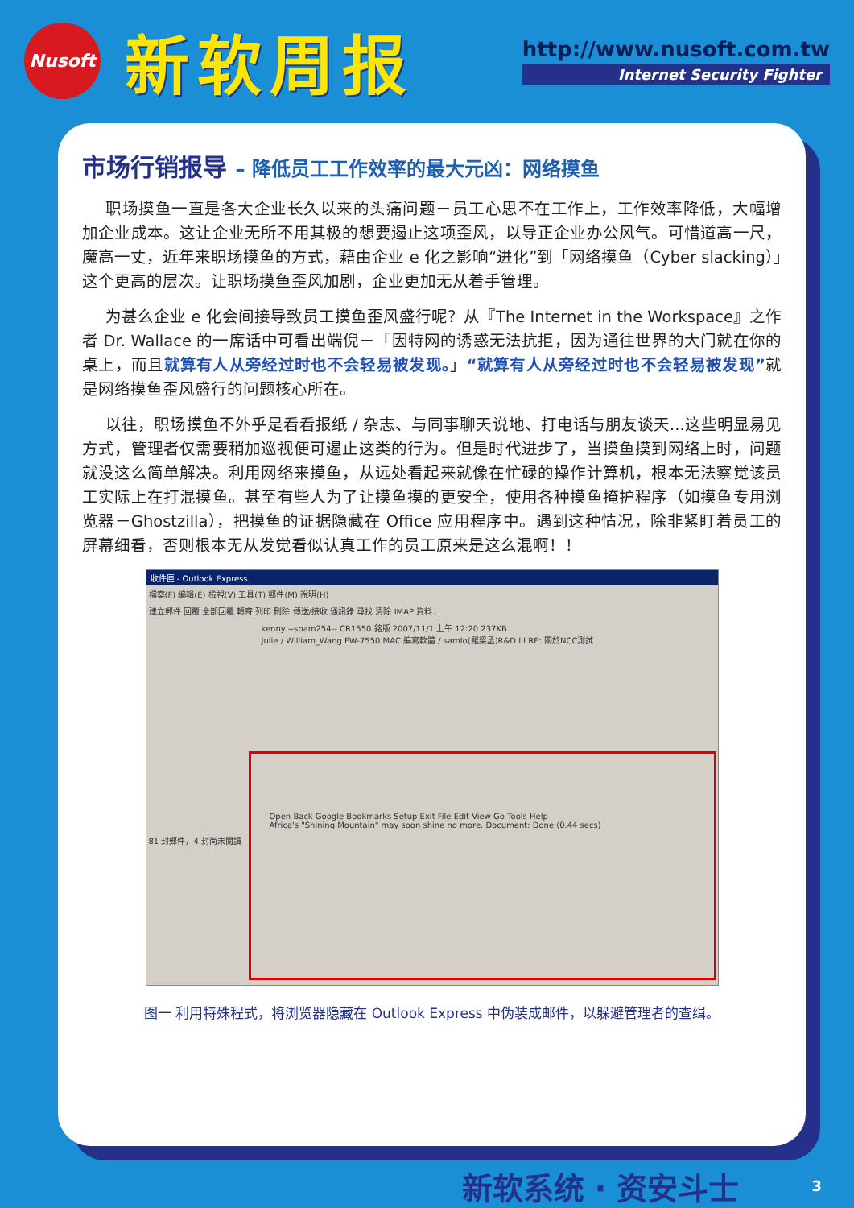Nusoft
新软周报
http://www.nusoft.com.tw
Internet Security Fighter
市场行销报导 – 降低员工工作效率的最大元凶：网络摸鱼
职场摸鱼一直是各大企业长久以来的头痛问题－员工心思不在工作上，工作效率降低，大幅增加企业成本。这让企业无所不用其极的想要遏止这项歪风，以导正企业办公风气。可惜道高一尺，魔高一丈，近年来职场摸鱼的方式，藉由企业 e 化之影响“进化”到「网络摸鱼（Cyber slacking）」这个更高的层次。让职场摸鱼歪风加剧，企业更加无从着手管理。
为甚么企业 e 化会间接导致员工摸鱼歪风盛行呢？从『The Internet in the Workspace』之作者 Dr. Wallace 的一席话中可看出端倪－「因特网的诱惑无法抗拒，因为通往世界的大门就在你的桌上，而且就算有人从旁经过时也不会轻易被发现。」“就算有人从旁经过时也不会轻易被发现”就是网络摸鱼歪风盛行的问题核心所在。
以往，职场摸鱼不外乎是看看报纸 / 杂志、与同事聊天说地、打电话与朋友谈天...这些明显易见方式，管理者仅需要稍加巡视便可遏止这类的行为。但是时代进步了，当摸鱼摸到网络上时，问题就没这么简单解决。利用网络来摸鱼，从远处看起来就像在忙碌的操作计算机，根本无法察觉该员工实际上在打混摸鱼。甚至有些人为了让摸鱼摸的更安全，使用各种摸鱼掩护程序（如摸鱼专用浏览器－Ghostzilla），把摸鱼的证据隐藏在 Office 应用程序中。遇到这种情况，除非紧盯着员工的屏幕细看，否则根本无从发觉看似认真工作的员工原来是这么混啊！！
收件匣 - Outlook Express
檔案(F) 編輯(E) 檢視(V) 工具(T) 郵件(M) 說明(H)
建立郵件 回覆 全部回覆 轉寄 列印 刪除 傳送/接收 通訊錄 尋找 清除 IMAP 資料...
kenny --spam254-- CR1550 銘版 2007/11/1 上午 12:20 237KB
Julie / William_Wang FW-7550 MAC 編寫軟體 / samlo(羅梁丞)R&D III RE: 關於NCC測試
Open Back Google Bookmarks Setup Exit File Edit View Go Tools Help
Africa's "Shining Mountain" may soon shine no more. Document: Done (0.44 secs)
81 封郵件，4 封尚未閱讀
图一 利用特殊程式，将浏览器隐藏在 Outlook Express 中伪装成邮件，以躲避管理者的查缉。
新软系统 · 资安斗士 3